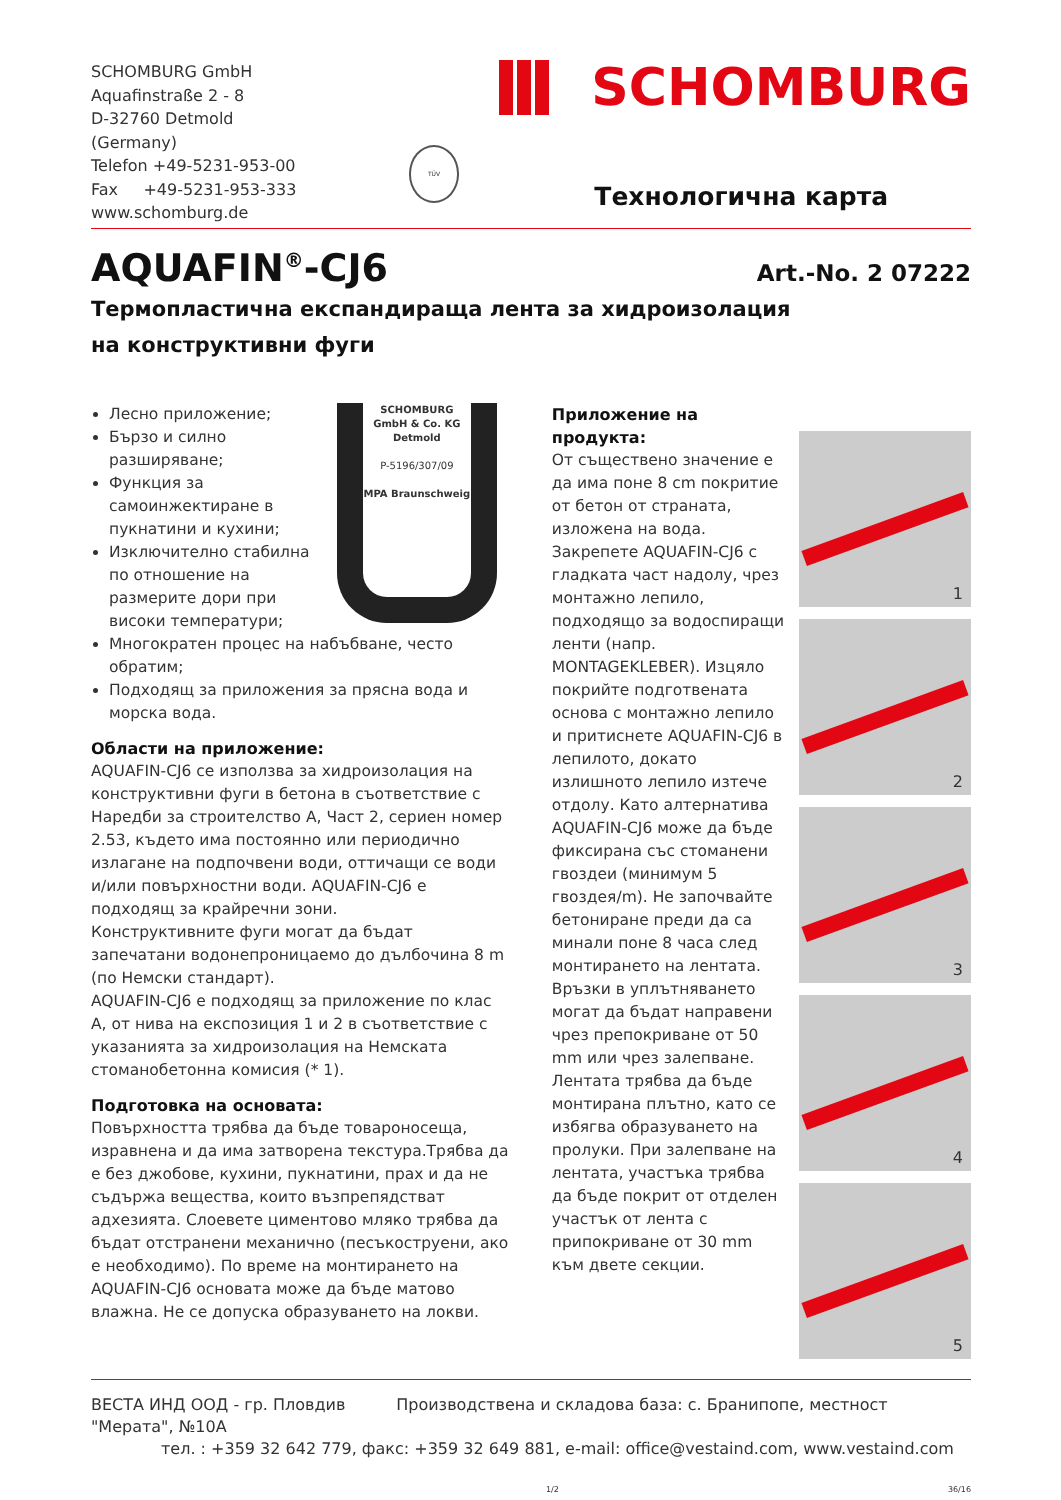SCHOMBURG GmbH
Aquafinstraße 2 - 8
D-32760 Detmold (Germany)
Telefon +49-5231-953-00
Fax +49-5231-953-333
www.schomburg.de
TÜV
SCHOMBURG
Технологична карта
AQUAFIN<sup>®</sup>-CJ6
Art.-No. 2 07222
Термопластична експандираща лента за хидроизолация
на конструктивни фуги
SCHOMBURG
GmbH & Co. KG
Detmold
P-5196/307/09
MPA Braunschweig
Лесно приложение;
Бързо и силно разширяване;
Функция за самоинжектиране в пукнатини и кухини;
Изключително стабилна по отношение на размерите дори при високи температури;
Многократен процес на набъбване, често обратим;
Подходящ за приложения за прясна вода и морска вода.
Области на приложение:
AQUAFIN-CJ6 се използва за хидроизолация на конструктивни фуги в бетона в съответствие с Наредби за строителство А, Част 2, сериен номер 2.53, където има постоянно или периодично излагане на подпочвени води, оттичащи се води и/или повърхностни води. AQUAFIN-CJ6 е подходящ за крайречни зони.
Конструктивните фуги могат да бъдат запечатани водонепроницаемо до дълбочина 8 m (по Немски стандарт).
AQUAFIN-CJ6 е подходящ за приложение по клас А, от нива на експозиция 1 и 2 в съответствие с указанията за хидроизолация на Немската стоманобетонна комисия (* 1).
Подготовка на основата:
Повърхността трябва да бъде товароносеща, изравнена и да има затворена текстура.Трябва да е без джобове, кухини, пукнатини, прах и да не съдържа вещества, които възпрепядстват адхезията. Слоевете циментово мляко трябва да бъдат отстранени механично (песъкоструени, ако е необходимо). По време на монтирането на AQUAFIN-CJ6 основата може да бъде матово влажна. Не се допуска образуването на локви.
Приложение на продукта:
От съществено значение е да има поне 8 cm покритие от бетон от страната, изложена на вода. Закрепете AQUAFIN-CJ6 с гладката част надолу, чрез монтажно лепило, подходящо за водоспиращи ленти (напр. MONTAGEKLEBER). Изцяло покрийте подготвената основа с монтажно лепило и притиснете AQUAFIN-CJ6 в лепилото, докато излишното лепило изтече отдолу. Като алтернатива AQUAFIN-CJ6 може да бъде фиксирана със стоманени гвоздеи (минимум 5 гвоздея/m). Не започвайте бетониране преди да са минали поне 8 часа след монтирането на лентата. Връзки в уплътняването могат да бъдат направени чрез препокриване от 50 mm или чрез залепване. Лентата трябва да бъде монтирана плътно, като се избягва образуването на пролуки. При залепване на лентата, участъка трябва да бъде покрит от отделен участък от лента с припокриване от 30 mm към двете секции.
1
2
3
4
5
ВЕСТА ИНД ООД - гр. Пловдив Производствена и складова база: с. Бранипопе, местност "Мерата", №10А
тел. : +359 32 642 779, факс: +359 32 649 881, e-mail: office@vestaind.com, www.vestaind.com
1/2 36/16